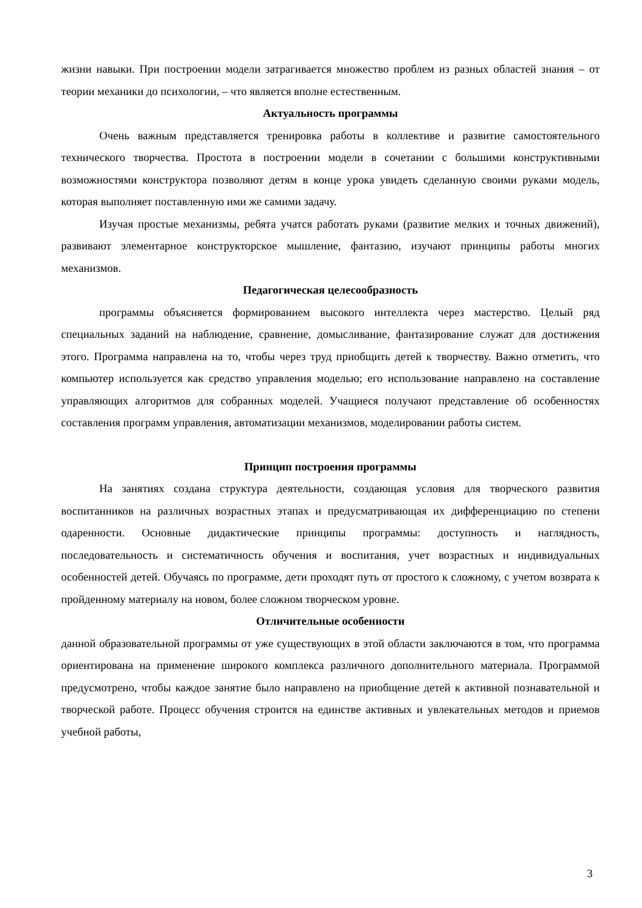жизни навыки. При построении модели затрагивается множество проблем из разных областей знания – от теории механики до психологии, – что является вполне естественным.
Актуальность программы
Очень важным представляется тренировка работы в коллективе и развитие самостоятельного технического творчества. Простота в построении модели в сочетании с большими конструктивными возможностями конструктора позволяют детям в конце урока увидеть сделанную своими руками модель, которая выполняет поставленную ими же самими задачу.
Изучая простые механизмы, ребята учатся работать руками (развитие мелких и точных движений), развивают элементарное конструкторское мышление, фантазию, изучают принципы работы многих механизмов.
Педагогическая целесообразность
программы объясняется формированием высокого интеллекта через мастерство. Целый ряд специальных заданий на наблюдение, сравнение, домысливание, фантазирование служат для достижения этого. Программа направлена на то, чтобы через труд приобщить детей к творчеству. Важно отметить, что компьютер используется как средство управления моделью; его использование направлено на составление управляющих алгоритмов для собранных моделей. Учащиеся получают представление об особенностях составления программ управления, автоматизации механизмов, моделировании работы систем.
Принцип построения программы
На занятиях создана структура деятельности, создающая условия для творческого развития воспитанников на различных возрастных этапах и предусматривающая их дифференциацию по степени одаренности. Основные дидактические принципы программы: доступность и наглядность, последовательность и систематичность обучения и воспитания, учет возрастных и индивидуальных особенностей детей. Обучаясь по программе, дети проходят путь от простого к сложному, с учетом возврата к пройденному материалу на новом, более сложном творческом уровне.
Отличительные особенности
данной образовательной программы от уже существующих в этой области заключаются в том, что программа ориентирована на применение широкого комплекса различного дополнительного материала. Программой предусмотрено, чтобы каждое занятие было направлено на приобщение детей к активной познавательной и творческой работе. Процесс обучения строится на единстве активных и увлекательных методов и приемов учебной работы,
3